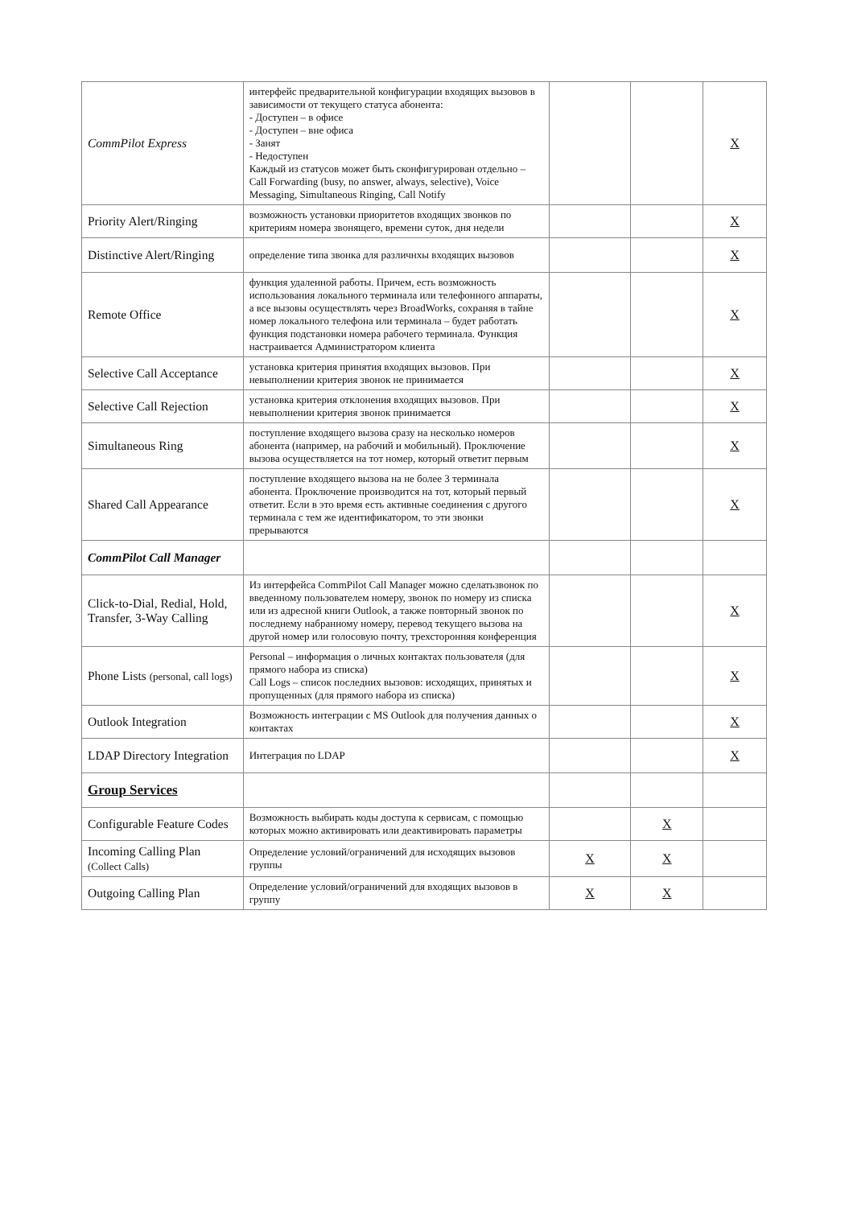| CommPilot Express | интерфейс предварительной конфигурации входящих вызовов в зависимости от текущего статуса абонента: - Доступен – в офисе - Доступен – вне офиса - Занят - Недоступен Каждый из статусов может быть сконфигурирован отдельно – Call Forwarding (busy, no answer, always, selective), Voice Messaging, Simultaneous Ringing, Call Notify | | | X |
| Priority Alert/Ringing | возможность установки приоритетов входящих звонков по критериям номера звонящего, времени суток, дня недели | | | X |
| Distinctive Alert/Ringing | определение типа звонка для различнхы входящих вызовов | | | X |
| Remote Office | функция удаленной работы. Причем, есть возможность использования локального терминала или телефонного аппараты, а все вызовы осуществлять через BroadWorks, сохраняя в тайне номер локального телефона или терминала – будет работать функция подстановки номера рабочего терминала. Функция настраивается Администратором клиента | | | X |
| Selective Call Acceptance | установка критерия принятия входящих вызовов. При невыполнении критерия звонок не принимается | | | X |
| Selective Call Rejection | установка критерия отклонения входящих вызовов. При невыполнении критерия звонок принимается | | | X |
| Simultaneous Ring | поступление входящего вызова сразу на несколько номеров абонента (например, на рабочий и мобильный). Проключение вызова осуществляется на тот номер, который ответит первым | | | X |
| Shared Call Appearance | поступление входящего вызова на не более 3 терминала абонента. Проключение производится на тот, который первый ответит. Если в это время есть активные соединения с другого терминала с тем же идентификатором, то эти звонки прерываются | | | X |
| CommPilot Call Manager | | | | |
| Click-to-Dial, Redial, Hold, Transfer, 3-Way Calling | Из интерфейса CommPilot Call Manager можно сделатьзвонок по введенному пользователем номеру, звонок по номеру из списка или из адресной книги Outlook, а также повторный звонок по последнему набранному номеру, перевод текущего вызова на другой номер или голосовую почту, трехсторонняя конференция | | | X |
| Phone Lists (personal, call logs) | Personal – информация о личных контактах пользователя (для прямого набора из списка) Call Logs – список последних вызовов: исходящих, принятых и пропущенных (для прямого набора из списка) | | | X |
| Outlook Integration | Возможность интеграции с MS Outlook для получения данных о контактах | | | X |
| LDAP Directory Integration | Интеграция по LDAP | | | X |
| Group Services | | | | |
| Configurable Feature Codes | Возможность выбирать коды доступа к сервисам, с помощью которых можно активировать или деактивировать параметры | | X | |
| Incoming Calling Plan (Collect Calls) | Определение условий/ограничений для исходящих вызовов группы | X | X | |
| Outgoing Calling Plan | Определение условий/ограничений для входящих вызовов в группу | X | X | |